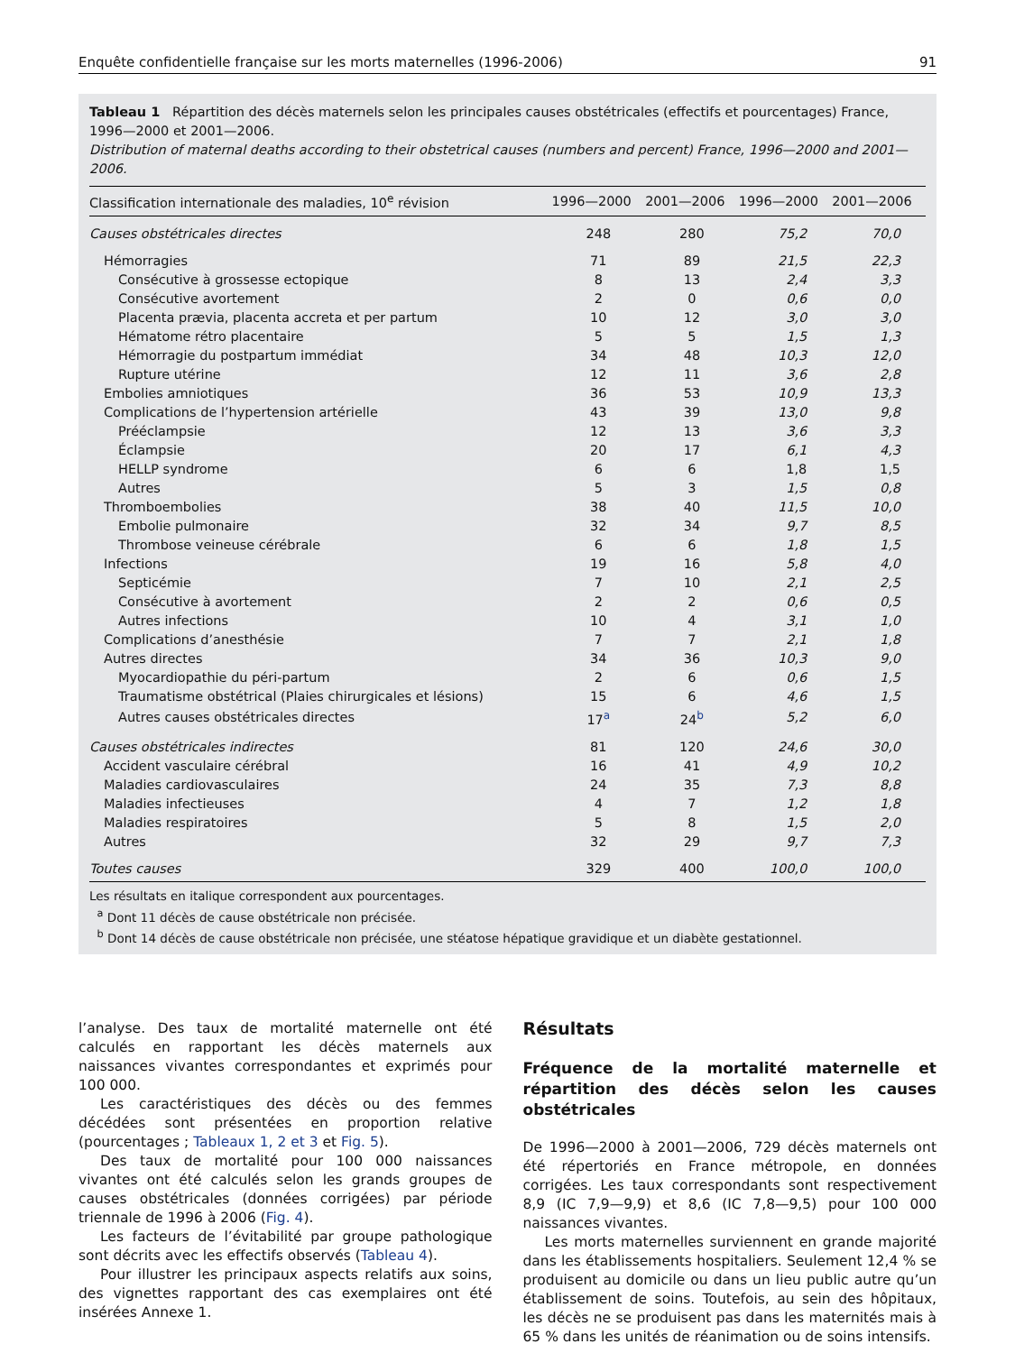Enquête confidentielle française sur les morts maternelles (1996-2006) 91
Tableau 1 Répartition des décès maternels selon les principales causes obstétricales (effectifs et pourcentages) France, 1996—2000 et 2001—2006.
Distribution of maternal deaths according to their obstetrical causes (numbers and percent) France, 1996—2000 and 2001—2006.
| Classification internationale des maladies, 10<sup>e</sup> révision | 1996—2000 | 2001—2006 | 1996—2000 | 2001—2006 |
| --- | --- | --- | --- | --- |
| Causes obstétricales directes | 248 | 280 | 75,2 | 70,0 |
| Hémorragies | 71 | 89 | 21,5 | 22,3 |
| Consécutive à grossesse ectopique | 8 | 13 | 2,4 | 3,3 |
| Consécutive avortement | 2 | 0 | 0,6 | 0,0 |
| Placenta prævia, placenta accreta et per partum | 10 | 12 | 3,0 | 3,0 |
| Hématome rétro placentaire | 5 | 5 | 1,5 | 1,3 |
| Hémorragie du postpartum immédiat | 34 | 48 | 10,3 | 12,0 |
| Rupture utérine | 12 | 11 | 3,6 | 2,8 |
| Embolies amniotiques | 36 | 53 | 10,9 | 13,3 |
| Complications de l’hypertension artérielle | 43 | 39 | 13,0 | 9,8 |
| Prééclampsie | 12 | 13 | 3,6 | 3,3 |
| Éclampsie | 20 | 17 | 6,1 | 4,3 |
| HELLP syndrome | 6 | 6 | 1,8 | 1,5 |
| Autres | 5 | 3 | 1,5 | 0,8 |
| Thromboembolies | 38 | 40 | 11,5 | 10,0 |
| Embolie pulmonaire | 32 | 34 | 9,7 | 8,5 |
| Thrombose veineuse cérébrale | 6 | 6 | 1,8 | 1,5 |
| Infections | 19 | 16 | 5,8 | 4,0 |
| Septicémie | 7 | 10 | 2,1 | 2,5 |
| Consécutive à avortement | 2 | 2 | 0,6 | 0,5 |
| Autres infections | 10 | 4 | 3,1 | 1,0 |
| Complications d’anesthésie | 7 | 7 | 2,1 | 1,8 |
| Autres directes | 34 | 36 | 10,3 | 9,0 |
| Myocardiopathie du péri-partum | 2 | 6 | 0,6 | 1,5 |
| Traumatisme obstétrical (Plaies chirurgicales et lésions) | 15 | 6 | 4,6 | 1,5 |
| Autres causes obstétricales directes | 17<sup>a</sup> | 24<sup>b</sup> | 5,2 | 6,0 |
| Causes obstétricales indirectes | 81 | 120 | 24,6 | 30,0 |
| Accident vasculaire cérébral | 16 | 41 | 4,9 | 10,2 |
| Maladies cardiovasculaires | 24 | 35 | 7,3 | 8,8 |
| Maladies infectieuses | 4 | 7 | 1,2 | 1,8 |
| Maladies respiratoires | 5 | 8 | 1,5 | 2,0 |
| Autres | 32 | 29 | 9,7 | 7,3 |
| Toutes causes | 329 | 400 | 100,0 | 100,0 |
Les résultats en italique correspondent aux pourcentages.
<sup>a</sup> Dont 11 décès de cause obstétricale non précisée.
<sup>b</sup> Dont 14 décès de cause obstétricale non précisée, une stéatose hépatique gravidique et un diabète gestationnel.
l’analyse. Des taux de mortalité maternelle ont été calculés en rapportant les décès maternels aux naissances vivantes correspondantes et exprimés pour 100 000.
Les caractéristiques des décès ou des femmes décédées sont présentées en proportion relative (pourcentages ; Tableaux 1, 2 et 3 et Fig. 5).
Des taux de mortalité pour 100 000 naissances vivantes ont été calculés selon les grands groupes de causes obstétricales (données corrigées) par période triennale de 1996 à 2006 (Fig. 4).
Les facteurs de l’évitabilité par groupe pathologique sont décrits avec les effectifs observés (Tableau 4).
Pour illustrer les principaux aspects relatifs aux soins, des vignettes rapportant des cas exemplaires ont été insérées Annexe 1.
Résultats
Fréquence de la mortalité maternelle et répartition des décès selon les causes obstétricales
De 1996—2000 à 2001—2006, 729 décès maternels ont été répertoriés en France métropole, en données corrigées. Les taux correspondants sont respectivement 8,9 (IC 7,9—9,9) et 8,6 (IC 7,8—9,5) pour 100 000 naissances vivantes.
Les morts maternelles surviennent en grande majorité dans les établissements hospitaliers. Seulement 12,4 % se produisent au domicile ou dans un lieu public autre qu’un établissement de soins. Toutefois, au sein des hôpitaux, les décès ne se produisent pas dans les maternités mais à 65 % dans les unités de réanimation ou de soins intensifs.